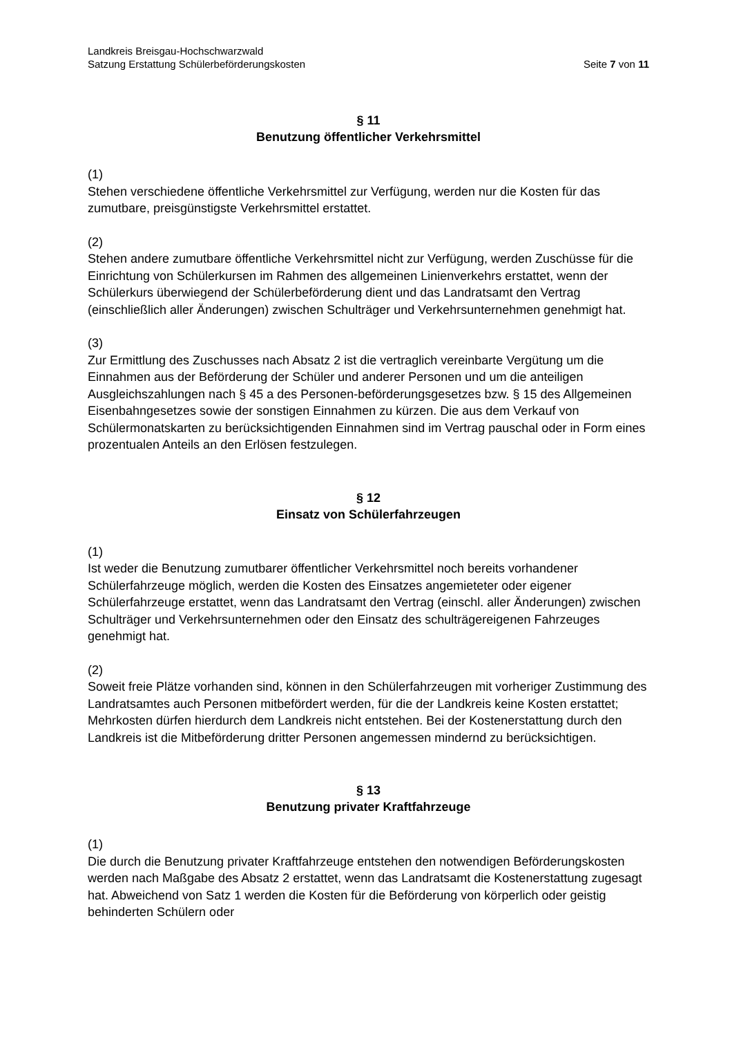Landkreis Breisgau-Hochschwarzwald
Satzung Erstattung Schülerbeförderungskosten Seite 7 von 11
§ 11
Benutzung öffentlicher Verkehrsmittel
(1)
Stehen verschiedene öffentliche Verkehrsmittel zur Verfügung, werden nur die Kosten für das zumutbare, preisgünstigste Verkehrsmittel erstattet.
(2)
Stehen andere zumutbare öffentliche Verkehrsmittel nicht zur Verfügung, werden Zuschüsse für die Einrichtung von Schülerkursen im Rahmen des allgemeinen Linienverkehrs erstattet, wenn der Schülerkurs überwiegend der Schülerbeförderung dient und das Landratsamt den Vertrag (einschließlich aller Änderungen) zwischen Schulträger und Verkehrsunternehmen genehmigt hat.
(3)
Zur Ermittlung des Zuschusses nach Absatz 2 ist die vertraglich vereinbarte Vergütung um die Einnahmen aus der Beförderung der Schüler und anderer Personen und um die anteiligen Ausgleichszahlungen nach § 45 a des Personen-beförderungsgesetzes bzw. § 15 des Allgemeinen Eisenbahngesetzes sowie der sonstigen Einnahmen zu kürzen. Die aus dem Verkauf von Schülermonatskarten zu berücksichtigenden Einnahmen sind im Vertrag pauschal oder in Form eines prozentualen Anteils an den Erlösen festzulegen.
§ 12
Einsatz von Schülerfahrzeugen
(1)
Ist weder die Benutzung zumutbarer öffentlicher Verkehrsmittel noch bereits vorhandener Schülerfahrzeuge möglich, werden die Kosten des Einsatzes angemieteter oder eigener Schülerfahrzeuge erstattet, wenn das Landratsamt den Vertrag (einschl. aller Änderungen) zwischen Schulträger und Verkehrsunternehmen oder den Einsatz des schulträgereigenen Fahrzeuges genehmigt hat.
(2)
Soweit freie Plätze vorhanden sind, können in den Schülerfahrzeugen mit vorheriger Zustimmung des Landratsamtes auch Personen mitbefördert werden, für die der Landkreis keine Kosten erstattet; Mehrkosten dürfen hierdurch dem Landkreis nicht entstehen. Bei der Kostenerstattung durch den Landkreis ist die Mitbeförderung dritter Personen angemessen mindernd zu berücksichtigen.
§ 13
Benutzung privater Kraftfahrzeuge
(1)
Die durch die Benutzung privater Kraftfahrzeuge entstehen den notwendigen Beförderungskosten werden nach Maßgabe des Absatz 2 erstattet, wenn das Landratsamt die Kostenerstattung zugesagt hat. Abweichend von Satz 1 werden die Kosten für die Beförderung von körperlich oder geistig behinderten Schülern oder